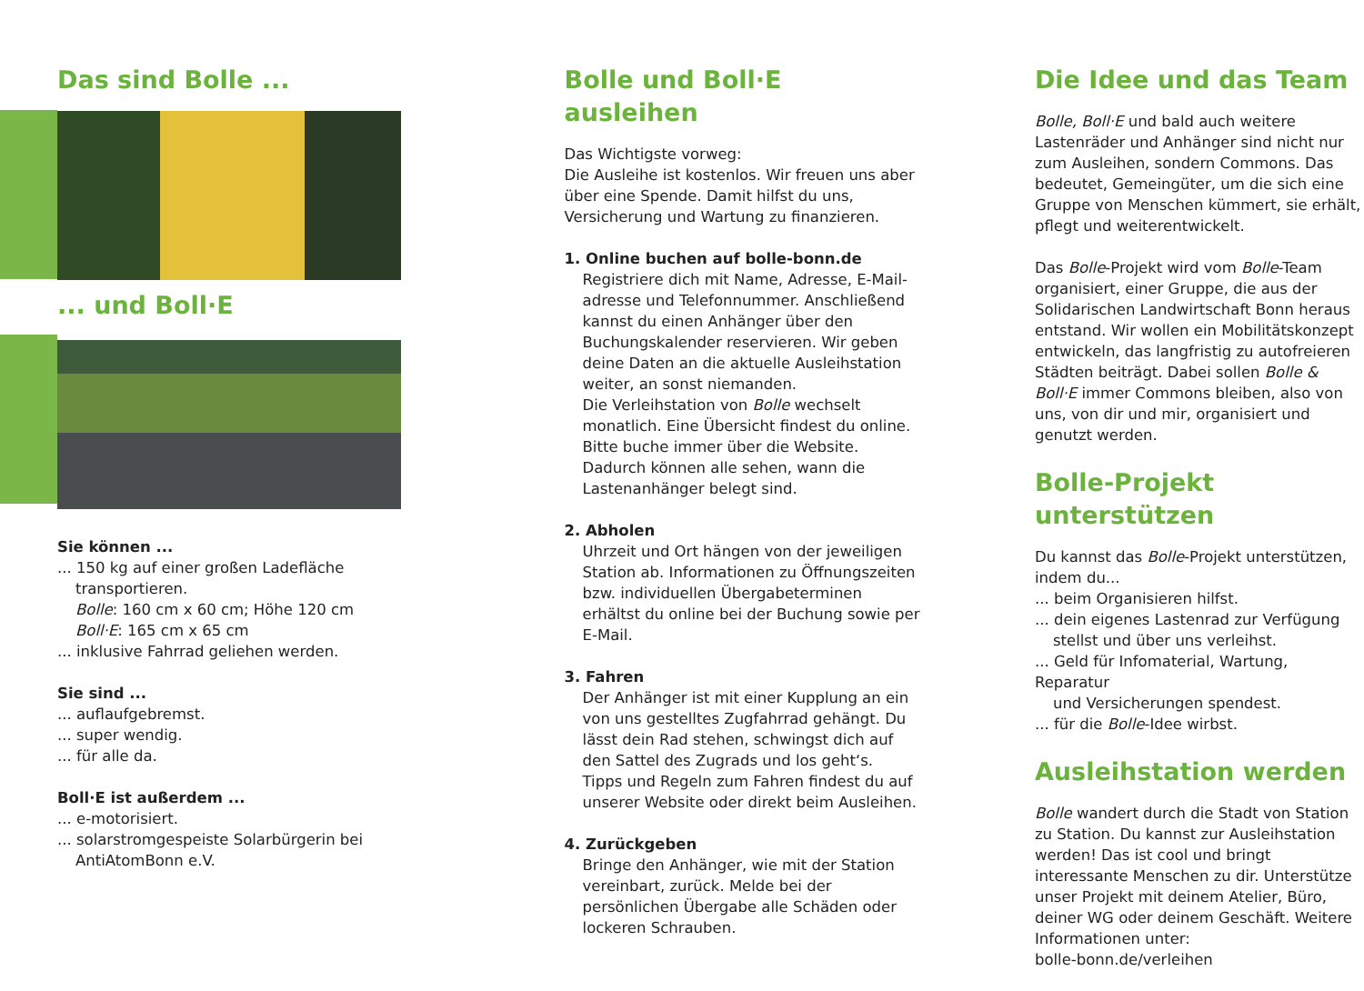Das sind Bolle ...
... und Boll·E
Sie können ...
... 150 kg auf einer großen Ladefläche
transportieren.
Bolle: 160 cm x 60 cm; Höhe 120 cm
Boll·E: 165 cm x 65 cm
... inklusive Fahrrad geliehen werden.
Sie sind ...
... auflaufgebremst.
... super wendig.
... für alle da.
Boll·E ist außerdem ...
... e-motorisiert.
... solarstromgespeiste Solarbürgerin bei
AntiAtomBonn e.V.
Bolle und Boll·E ausleihen
Das Wichtigste vorweg:
Die Ausleihe ist kostenlos. Wir freuen uns aber über eine Spende. Damit hilfst du uns, Versicherung und Wartung zu finanzieren.
1. Online buchen auf bolle-bonn.de
Registriere dich mit Name, Adresse, E-Mail-adresse und Telefonnummer. Anschließend kannst du einen Anhänger über den Buchungskalender reservieren. Wir geben deine Daten an die aktuelle Ausleihstation weiter, an sonst niemanden.
Die Verleihstation von Bolle wechselt monatlich. Eine Übersicht findest du online.
Bitte buche immer über die Website. Dadurch können alle sehen, wann die Lastenanhänger belegt sind.
2. Abholen
Uhrzeit und Ort hängen von der jeweiligen Station ab. Informationen zu Öffnungszeiten bzw. individuellen Übergabeterminen erhältst du online bei der Buchung sowie per E-Mail.
3. Fahren
Der Anhänger ist mit einer Kupplung an ein von uns gestelltes Zugfahrrad gehängt. Du lässt dein Rad stehen, schwingst dich auf den Sattel des Zugrads und los geht‘s.
Tipps und Regeln zum Fahren findest du auf unserer Website oder direkt beim Ausleihen.
4. Zurückgeben
Bringe den Anhänger, wie mit der Station vereinbart, zurück. Melde bei der persönlichen Übergabe alle Schäden oder lockeren Schrauben.
Die Idee und das Team
Bolle, Boll·E und bald auch weitere Lastenräder und Anhänger sind nicht nur zum Ausleihen, sondern Commons. Das bedeutet, Gemeingüter, um die sich eine Gruppe von Menschen kümmert, sie erhält, pflegt und weiterentwickelt.
Das Bolle-Projekt wird vom Bolle-Team organisiert, einer Gruppe, die aus der Solidarischen Landwirtschaft Bonn heraus entstand. Wir wollen ein Mobilitätskonzept entwickeln, das langfristig zu autofreieren Städten beiträgt. Dabei sollen Bolle & Boll·E immer Commons bleiben, also von uns, von dir und mir, organisiert und genutzt werden.
Bolle-Projekt unterstützen
Du kannst das Bolle-Projekt unterstützen, indem du...
... beim Organisieren hilfst.
... dein eigenes Lastenrad zur Verfügung
stellst und über uns verleihst.
... Geld für Infomaterial, Wartung, Reparatur
und Versicherungen spendest.
... für die Bolle-Idee wirbst.
Ausleihstation werden
Bolle wandert durch die Stadt von Station zu Station. Du kannst zur Ausleihstation werden! Das ist cool und bringt interessante Menschen zu dir. Unterstütze unser Projekt mit deinem Atelier, Büro, deiner WG oder deinem Geschäft. Weitere Informationen unter:
bolle-bonn.de/verleihen